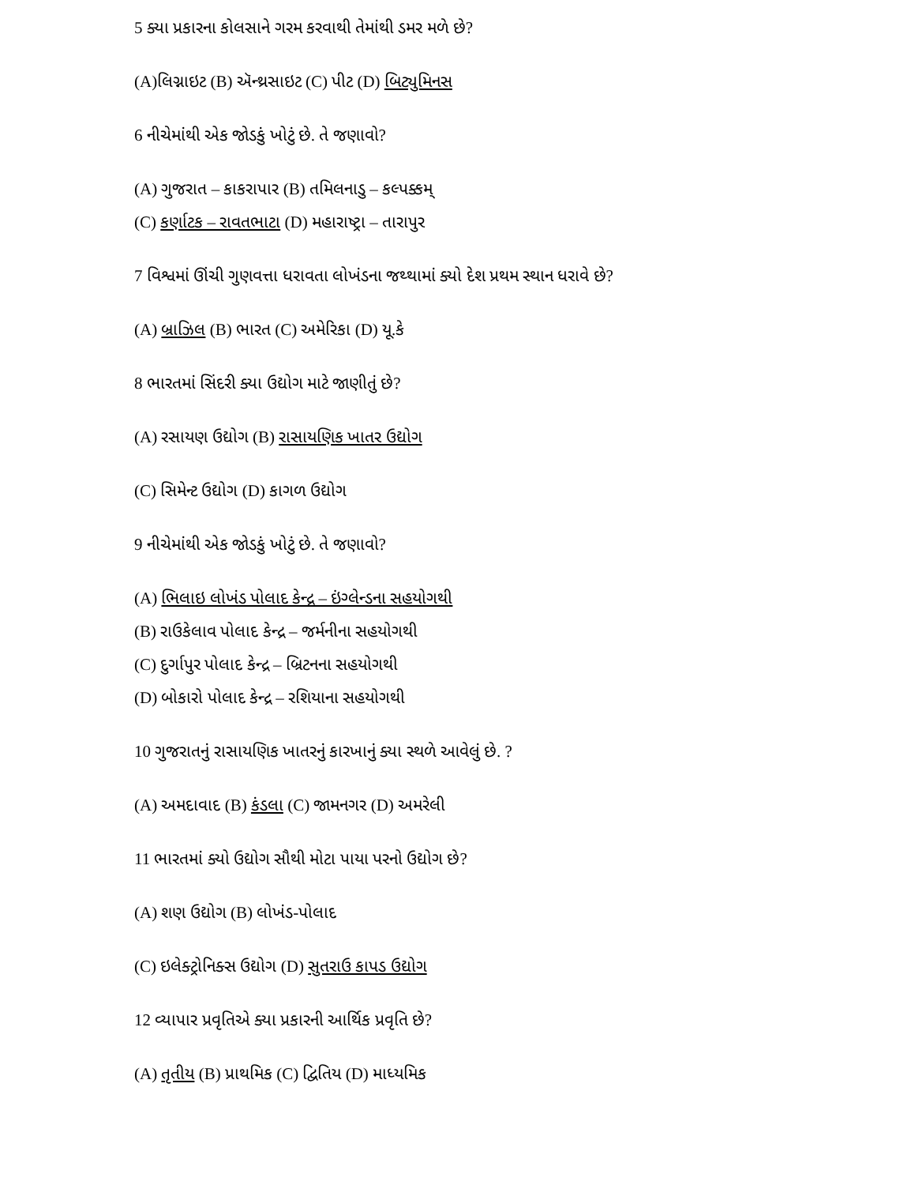5 ક્યા પ્રકારના કોલસાને ગરમ કરવાથી તેમાંથી ડમર મળે છે?
(A)લિગ્નાઇટ (B) ઍન્થ્રસાઇટ (C) પીટ (D) બિટ્યુમિનસ
6 નીચેમાંથી એક જોડકું ખોટું છે. તે જણાવો?
(A) ગુજરાત – કાકરાપાર (B) તમિલનાડુ – કલ્પક્કમ્
(C) કર્ણાટક – રાવતભાટા (D) મહારાષ્ટ્રા – તારાપુર
7 વિશ્વમાં ઊંચી ગુણવત્તા ધરાવતા લોખંડના જથ્થામાં ક્યો દેશ પ્રથમ સ્થાન ધરાવે છે?
(A) બ્રાઝિલ (B) ભારત (C) અમેરિકા (D) યૂ.કે
8 ભારતમાં સિંદરી ક્યા ઉદ્યોગ માટે જાણીતું છે?
(A) રસાયણ ઉદ્યોગ (B) રાસાયણિક ખાતર ઉદ્યોગ
(C) સિમેન્ટ ઉદ્યોગ (D) કાગળ ઉદ્યોગ
9 નીચેમાંથી એક જોડકું ખોટું છે. તે જણાવો?
(A) ભિલાઇ લોખંડ પોલાદ કેન્દ્ર – ઇંગ્લેન્ડના સહયોગથી
(B) રાઉકેલાવ પોલાદ કેન્દ્ર – જર્મનીના સહયોગથી
(C) દુર્ગાપુર પોલાદ કેન્દ્ર – બ્રિટનના સહયોગથી
(D) બોકારો પોલાદ કેન્દ્ર – રશિયાના સહયોગથી
10 ગુજરાતનું રાસાયણિક ખાતરનું કારખાનું ક્યા સ્થળે આવેલું છે. ?
(A) અમદાવાદ (B) કંડલા (C) જામનગર (D) અમરેલી
11 ભારતમાં ક્યો ઉદ્યોગ સૌથી મોટા પાયા પરનો ઉદ્યોગ છે?
(A) શણ ઉદ્યોગ (B) લોખંડ-પોલાદ
(C) ઇલેક્ટ્રોનિક્સ ઉદ્યોગ (D) સુતરાઉ કાપડ ઉદ્યોગ
12 વ્યાપાર પ્રવૃતિએ ક્યા પ્રકારની આર્થિક પ્રવૃતિ છે?
(A) તૃતીય (B) પ્રાથમિક (C) દ્વિતિય (D) માધ્યમિક